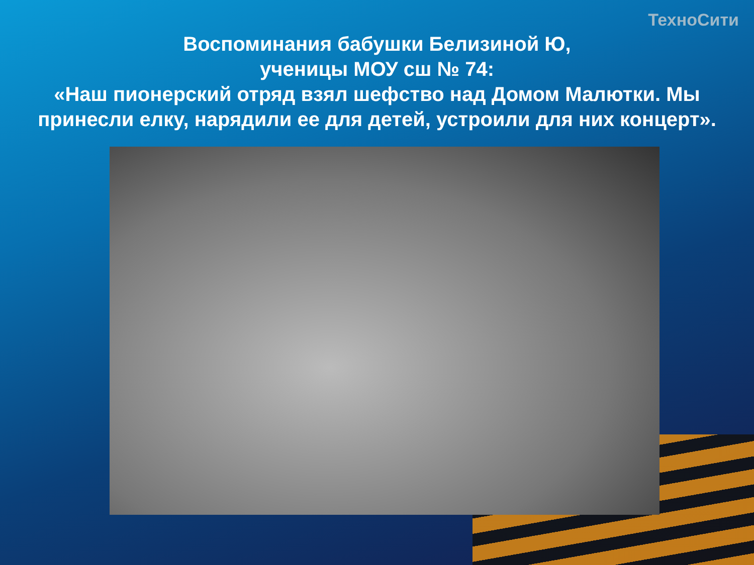ТехноСити
Воспоминания бабушки Белизиной Ю,
ученицы МОУ сш № 74:
«Наш пионерский отряд взял шефство над Домом Малютки. Мы принесли елку, нарядили ее для детей, устроили для них концерт».